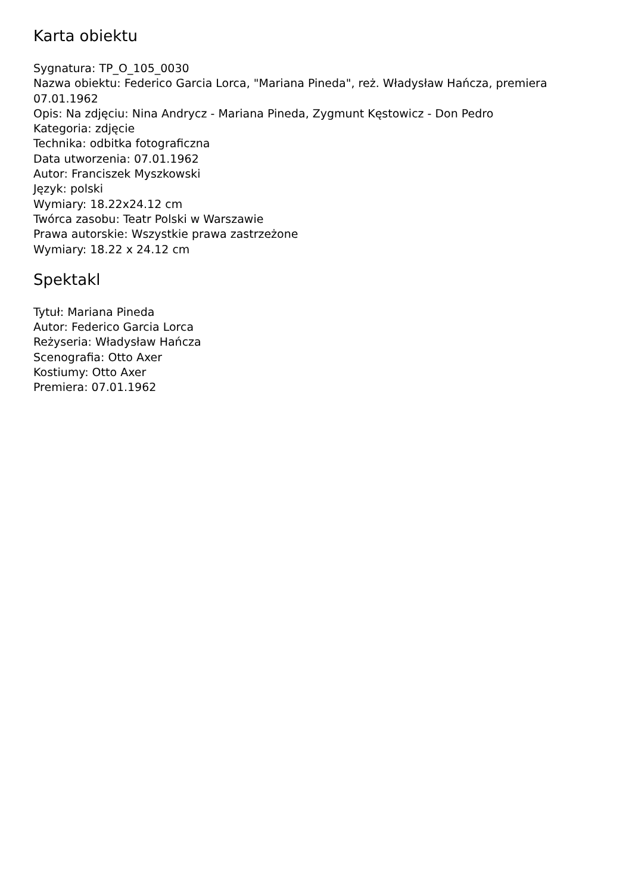Karta obiektu
Sygnatura: TP_O_105_0030
Nazwa obiektu: Federico Garcia Lorca, "Mariana Pineda", reż. Władysław Hańcza, premiera 07.01.1962
Opis: Na zdjęciu: Nina Andrycz - Mariana Pineda, Zygmunt Kęstowicz - Don Pedro
Kategoria: zdjęcie
Technika: odbitka fotograficzna
Data utworzenia: 07.01.1962
Autor: Franciszek Myszkowski
Język: polski
Wymiary: 18.22x24.12 cm
Twórca zasobu: Teatr Polski w Warszawie
Prawa autorskie: Wszystkie prawa zastrzeżone
Wymiary: 18.22 x 24.12 cm
Spektakl
Tytuł: Mariana Pineda
Autor: Federico Garcia Lorca
Reżyseria: Władysław Hańcza
Scenografia: Otto Axer
Kostiumy: Otto Axer
Premiera: 07.01.1962